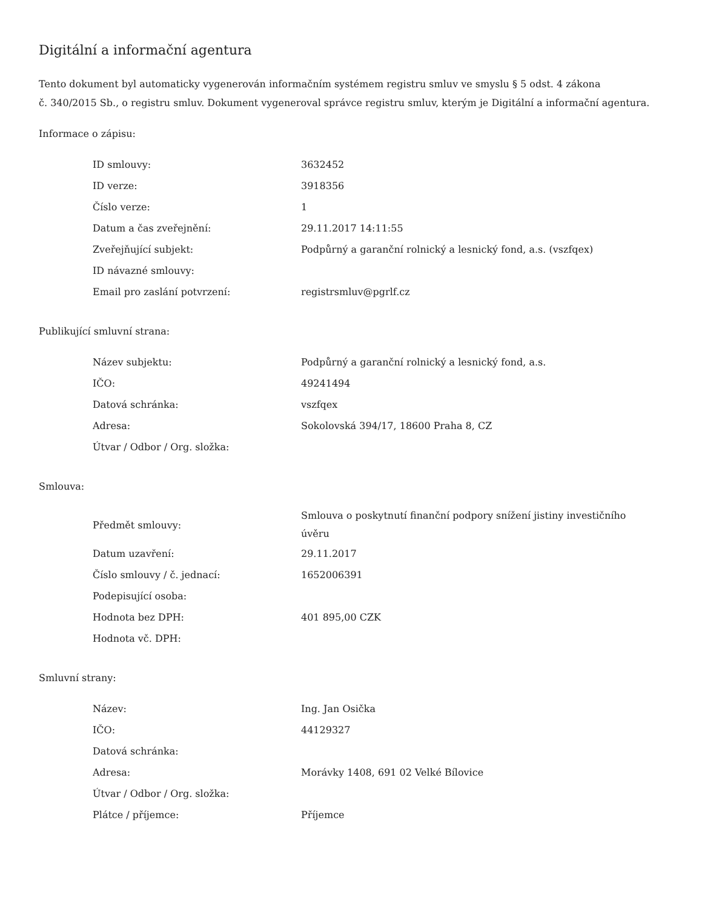Digitální a informační agentura
Tento dokument byl automaticky vygenerován informačním systémem registru smluv ve smyslu § 5 odst. 4 zákona
č. 340/2015 Sb., o registru smluv. Dokument vygeneroval správce registru smluv, kterým je Digitální a informační agentura.
Informace o zápisu:
| ID smlouvy: | 3632452 |
| ID verze: | 3918356 |
| Číslo verze: | 1 |
| Datum a čas zveřejnění: | 29.11.2017 14:11:55 |
| Zveřejňující subjekt: | Podpůrný a garanční rolnický a lesnický fond, a.s. (vszfqex) |
| ID návazné smlouvy: | |
| Email pro zaslání potvrzení: | registrsmluv@pgrlf.cz |
Publikující smluvní strana:
| Název subjektu: | Podpůrný a garanční rolnický a lesnický fond, a.s. |
| IČO: | 49241494 |
| Datová schránka: | vszfqex |
| Adresa: | Sokolovská 394/17, 18600 Praha 8, CZ |
| Útvar / Odbor / Org. složka: | |
Smlouva:
| Předmět smlouvy: | Smlouva o poskytnutí finanční podpory snížení jistiny investičního úvěru |
| Datum uzavření: | 29.11.2017 |
| Číslo smlouvy / č. jednací: | 1652006391 |
| Podepisující osoba: | |
| Hodnota bez DPH: | 401 895,00 CZK |
| Hodnota vč. DPH: | |
Smluvní strany:
| Název: | Ing. Jan Osička |
| IČO: | 44129327 |
| Datová schránka: | |
| Adresa: | Morávky 1408, 691 02 Velké Bílovice |
| Útvar / Odbor / Org. složka: | |
| Plátce / příjemce: | Příjemce |